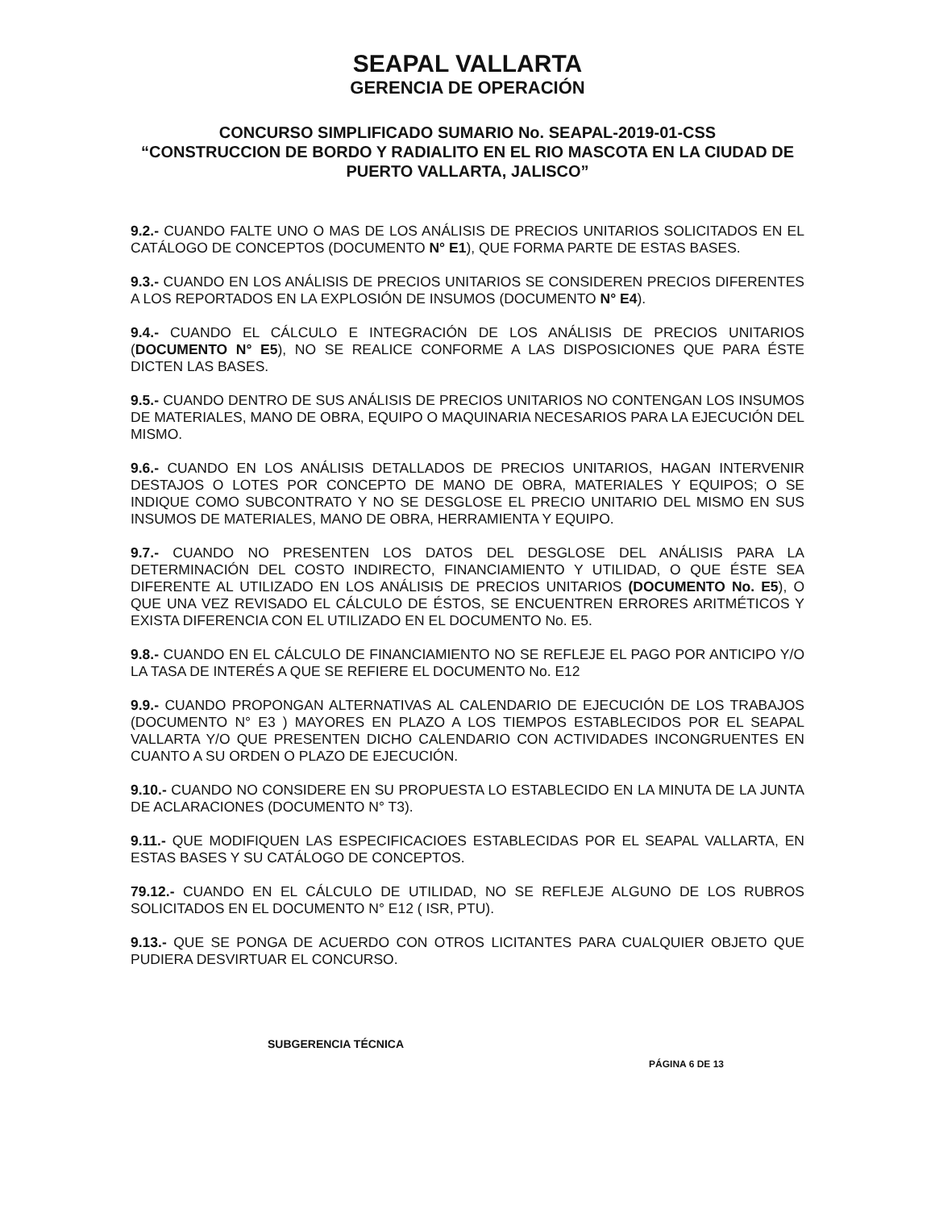SEAPAL VALLARTA
GERENCIA DE OPERACIÓN
CONCURSO SIMPLIFICADO SUMARIO No. SEAPAL-2019-01-CSS
“CONSTRUCCION DE BORDO Y RADIALITO EN EL RIO MASCOTA EN LA CIUDAD DE PUERTO VALLARTA, JALISCO”
9.2.- CUANDO FALTE UNO O MAS DE LOS ANÁLISIS DE PRECIOS UNITARIOS SOLICITADOS EN EL CATÁLOGO DE CONCEPTOS (DOCUMENTO N° E1), QUE FORMA PARTE DE ESTAS BASES.
9.3.- CUANDO EN LOS ANÁLISIS DE PRECIOS UNITARIOS SE CONSIDEREN PRECIOS DIFERENTES A LOS REPORTADOS EN LA EXPLOSIÓN DE INSUMOS (DOCUMENTO N° E4).
9.4.- CUANDO EL CÁLCULO E INTEGRACIÓN DE LOS ANÁLISIS DE PRECIOS UNITARIOS (DOCUMENTO N° E5), NO SE REALICE CONFORME A LAS DISPOSICIONES QUE PARA ÉSTE DICTEN LAS BASES.
9.5.- CUANDO DENTRO DE SUS ANÁLISIS DE PRECIOS UNITARIOS NO CONTENGAN LOS INSUMOS DE MATERIALES, MANO DE OBRA, EQUIPO O MAQUINARIA NECESARIOS PARA LA EJECUCIÓN DEL MISMO.
9.6.- CUANDO EN LOS ANÁLISIS DETALLADOS DE PRECIOS UNITARIOS, HAGAN INTERVENIR DESTAJOS O LOTES POR CONCEPTO DE MANO DE OBRA, MATERIALES Y EQUIPOS; O SE INDIQUE COMO SUBCONTRATO Y NO SE DESGLOSE EL PRECIO UNITARIO DEL MISMO EN SUS INSUMOS DE MATERIALES, MANO DE OBRA, HERRAMIENTA Y EQUIPO.
9.7.- CUANDO NO PRESENTEN LOS DATOS DEL DESGLOSE DEL ANÁLISIS PARA LA DETERMINACIÓN DEL COSTO INDIRECTO, FINANCIAMIENTO Y UTILIDAD, O QUE ÉSTE SEA DIFERENTE AL UTILIZADO EN LOS ANÁLISIS DE PRECIOS UNITARIOS (DOCUMENTO No. E5), O QUE UNA VEZ REVISADO EL CÁLCULO DE ÉSTOS, SE ENCUENTREN ERRORES ARITMÉTICOS Y EXISTA DIFERENCIA CON EL UTILIZADO EN EL DOCUMENTO No. E5.
9.8.- CUANDO EN EL CÁLCULO DE FINANCIAMIENTO NO SE REFLEJE EL PAGO POR ANTICIPO Y/O LA TASA DE INTERÉS A QUE SE REFIERE EL DOCUMENTO No. E12
9.9.- CUANDO PROPONGAN ALTERNATIVAS AL CALENDARIO DE EJECUCIÓN DE LOS TRABAJOS (DOCUMENTO N° E3 ) MAYORES EN PLAZO A LOS TIEMPOS ESTABLECIDOS POR EL SEAPAL VALLARTA Y/O QUE PRESENTEN DICHO CALENDARIO CON ACTIVIDADES INCONGRUENTES EN CUANTO A SU ORDEN O PLAZO DE EJECUCIÓN.
9.10.- CUANDO NO CONSIDERE EN SU PROPUESTA LO ESTABLECIDO EN LA MINUTA DE LA JUNTA DE ACLARACIONES (DOCUMENTO N° T3).
9.11.- QUE MODIFIQUEN LAS ESPECIFICACIOES ESTABLECIDAS POR EL SEAPAL VALLARTA, EN ESTAS BASES Y SU CATÁLOGO DE CONCEPTOS.
79.12.- CUANDO EN EL CÁLCULO DE UTILIDAD, NO SE REFLEJE ALGUNO DE LOS RUBROS SOLICITADOS EN EL DOCUMENTO N° E12 ( ISR, PTU).
9.13.- QUE SE PONGA DE ACUERDO CON OTROS LICITANTES PARA CUALQUIER OBJETO QUE PUDIERA DESVIRTUAR EL CONCURSO.
SUBGERENCIA TÉCNICA
PÁGINA 6 DE 13